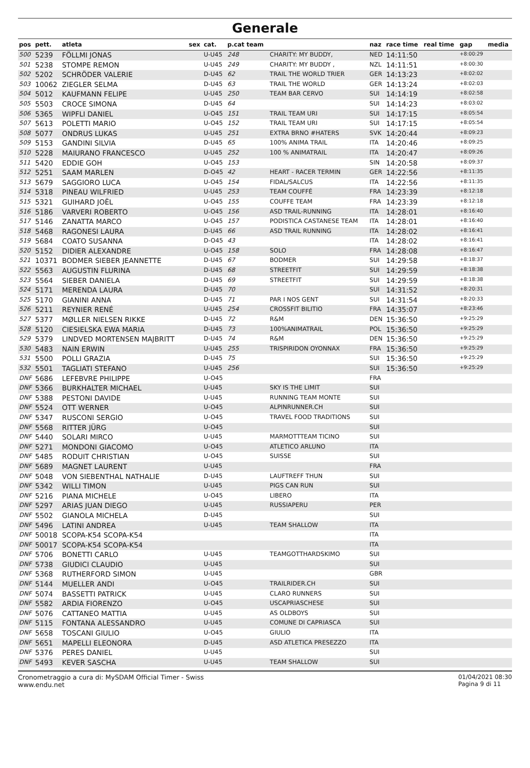Generale
| pos | pett. | atleta | sex | cat. | p.cat team | | naz | race time | real time | gap | media |
| --- | --- | --- | --- | --- | --- | --- | --- | --- | --- | --- | --- |
| 500 | 5239 | FÖLLMI JONAS | | U-U45 | 248 | CHARITY: MY BUDDY, | NED | 14:11:50 | | +8:00:29 | |
| 501 | 5238 | STOMPE REMON | | U-U45 | 249 | CHARITY: MY BUDDY , | NZL | 14:11:51 | | +8:00:30 | |
| 502 | 5202 | SCHRÖDER VALERIE | | D-U45 | 62 | TRAIL THE WORLD TRIER | GER | 14:13:23 | | +8:02:02 | |
| 503 | 10062 | ZIEGLER SELMA | | D-U45 | 63 | TRAIL THE WORLD | GER | 14:13:24 | | +8:02:03 | |
| 504 | 5012 | KAUFMANN FELIPE | | U-U45 | 250 | TEAM BAR CERVO | SUI | 14:14:19 | | +8:02:58 | |
| 505 | 5503 | CROCE SIMONA | | D-U45 | 64 | | SUI | 14:14:23 | | +8:03:02 | |
| 506 | 5365 | WIPFLI DANIEL | | U-O45 | 151 | TRAIL TEAM URI | SUI | 14:17:15 | | +8:05:54 | |
| 507 | 5613 | POLETTI MARIO | | U-O45 | 152 | TRAIL TEAM URI | SUI | 14:17:15 | | +8:05:54 | |
| 508 | 5077 | ONDRUS LUKAS | | U-U45 | 251 | EXTRA BRNO #HATERS | SVK | 14:20:44 | | +8:09:23 | |
| 509 | 5153 | GANDINI SILVIA | | D-U45 | 65 | 100% ANIMA TRAIL | ITA | 14:20:46 | | +8:09:25 | |
| 510 | 5228 | MAIURANO FRANCESCO | | U-U45 | 252 | 100 % ANIMATRAIL | ITA | 14:20:47 | | +8:09:26 | |
| 511 | 5420 | EDDIE GOH | | U-O45 | 153 | | SIN | 14:20:58 | | +8:09:37 | |
| 512 | 5251 | SAAM MARLEN | | D-O45 | 42 | HEART - RACER TERMIN | GER | 14:22:56 | | +8:11:35 | |
| 513 | 5679 | SAGGIORO LUCA | | U-O45 | 154 | FIDAL/SALCUS | ITA | 14:22:56 | | +8:11:35 | |
| 514 | 5318 | PINEAU WILFRIED | | U-U45 | 253 | TEAM COUFFÉ | FRA | 14:23:39 | | +8:12:18 | |
| 515 | 5321 | GUIHARD JOËL | | U-O45 | 155 | COUFFE TEAM | FRA | 14:23:39 | | +8:12:18 | |
| 516 | 5186 | VARVERI ROBERTO | | U-O45 | 156 | ASD TRAIL-RUNNING | ITA | 14:28:01 | | +8:16:40 | |
| 517 | 5146 | ZANATTA MARCO | | U-O45 | 157 | PODISTICA CASTANESE TEAM | ITA | 14:28:01 | | +8:16:40 | |
| 518 | 5468 | RAGONESI LAURA | | D-U45 | 66 | ASD TRAIL RUNNING | ITA | 14:28:02 | | +8:16:41 | |
| 519 | 5684 | COATO SUSANNA | | D-O45 | 43 | | ITA | 14:28:02 | | +8:16:41 | |
| 520 | 5152 | DIDIER ALEXANDRE | | U-O45 | 158 | SOLO | FRA | 14:28:08 | | +8:16:47 | |
| 521 | 10371 | BODMER SIEBER JEANNETTE | | D-U45 | 67 | BODMER | SUI | 14:29:58 | | +8:18:37 | |
| 522 | 5563 | AUGUSTIN FLURINA | | D-U45 | 68 | STREETFIT | SUI | 14:29:59 | | +8:18:38 | |
| 523 | 5564 | SIEBER DANIELA | | D-U45 | 69 | STREETFIT | SUI | 14:29:59 | | +8:18:38 | |
| 524 | 5171 | MERENDA LAURA | | D-U45 | 70 | | SUI | 14:31:52 | | +8:20:31 | |
| 525 | 5170 | GIANINI ANNA | | D-U45 | 71 | PAR I NOS GENT | SUI | 14:31:54 | | +8:20:33 | |
| 526 | 5211 | REYNIER RENÉ | | U-U45 | 254 | CROSSFIT BILITIO | FRA | 14:35:07 | | +8:23:46 | |
| 527 | 5377 | MØLLER NIELSEN RIKKE | | D-U45 | 72 | R&M | DEN | 15:36:50 | | +9:25:29 | |
| 528 | 5120 | CIESIELSKA EWA MARIA | | D-U45 | 73 | 100%ANIMATRAIL | POL | 15:36:50 | | +9:25:29 | |
| 529 | 5379 | LINDVED MORTENSEN MAJBRITT | | D-U45 | 74 | R&M | DEN | 15:36:50 | | +9:25:29 | |
| 530 | 5483 | NAIN ERWIN | | U-U45 | 255 | TRISPIRIDON OYONNAX | FRA | 15:36:50 | | +9:25:29 | |
| 531 | 5500 | POLLI GRAZIA | | D-U45 | 75 | | SUI | 15:36:50 | | +9:25:29 | |
| 532 | 5501 | TAGLIATI STEFANO | | U-U45 | 256 | | SUI | 15:36:50 | | +9:25:29 | |
| DNF | 5686 | LEFEBVRE PHILIPPE | | U-O45 | | | FRA | | | | |
| DNF | 5366 | BURKHALTER MICHAEL | | U-U45 | | SKY IS THE LIMIT | SUI | | | | |
| DNF | 5388 | PESTONI DAVIDE | | U-U45 | | RUNNING TEAM MONTE | SUI | | | | |
| DNF | 5524 | OTT WERNER | | U-O45 | | ALPINRUNNER.CH | SUI | | | | |
| DNF | 5347 | RUSCONI SERGIO | | U-O45 | | TRAVEL FOOD TRADITIONS | SUI | | | | |
| DNF | 5568 | RITTER JÜRG | | U-O45 | | | SUI | | | | |
| DNF | 5440 | SOLARI MIRCO | | U-U45 | | MARMOTTTEAM TICINO | SUI | | | | |
| DNF | 5271 | MONDONI GIACOMO | | U-O45 | | ATLETICO ARLUNO | ITA | | | | |
| DNF | 5485 | RODUIT CHRISTIAN | | U-O45 | | SUISSE | SUI | | | | |
| DNF | 5689 | MAGNET LAURENT | | U-U45 | | | FRA | | | | |
| DNF | 5048 | VON SIEBENTHAL NATHALIE | | D-U45 | | LAUFTREFF THUN | SUI | | | | |
| DNF | 5342 | WILLI TIMON | | U-U45 | | PIGS CAN RUN | SUI | | | | |
| DNF | 5216 | PIANA MICHELE | | U-O45 | | LIBERO | ITA | | | | |
| DNF | 5297 | ARIAS JUAN DIEGO | | U-U45 | | RUSSIAPERU | PER | | | | |
| DNF | 5502 | GIANOLA MICHELA | | D-U45 | | | SUI | | | | |
| DNF | 5496 | LATINI ANDREA | | U-U45 | | TEAM SHALLOW | ITA | | | | |
| DNF | 50018 | SCOPA-K54 SCOPA-K54 | | | | | ITA | | | | |
| DNF | 50017 | SCOPA-K54 SCOPA-K54 | | | | | ITA | | | | |
| DNF | 5706 | BONETTI CARLO | | U-U45 | | TEAMGOTTHARDSKIMO | SUI | | | | |
| DNF | 5738 | GIUDICI CLAUDIO | | U-U45 | | | SUI | | | | |
| DNF | 5368 | RUTHERFORD SIMON | | U-U45 | | | GBR | | | | |
| DNF | 5144 | MUELLER ANDI | | U-O45 | | TRAILRIDER.CH | SUI | | | | |
| DNF | 5074 | BASSETTI PATRICK | | U-U45 | | CLARO RUNNERS | SUI | | | | |
| DNF | 5582 | ARDIA FIORENZO | | U-O45 | | USCAPRIASCHESE | SUI | | | | |
| DNF | 5076 | CATTANEO MATTIA | | U-U45 | | AS OLDBOYS | SUI | | | | |
| DNF | 5115 | FONTANA ALESSANDRO | | U-U45 | | COMUNE DI CAPRIASCA | SUI | | | | |
| DNF | 5658 | TOSCANI GIULIO | | U-O45 | | GIULIO | ITA | | | | |
| DNF | 5651 | MAPELLI ELEONORA | | D-U45 | | ASD ATLETICA PRESEZZO | ITA | | | | |
| DNF | 5376 | PERES DANIEL | | U-U45 | | | SUI | | | | |
| DNF | 5493 | KEVER SASCHA | | U-U45 | | TEAM SHALLOW | SUI | | | | |
Cronometraggio a cura di: MySDAM Official Timer - Swiss
www.endu.net
01/04/2021 08:30
Pagina 9 di 11